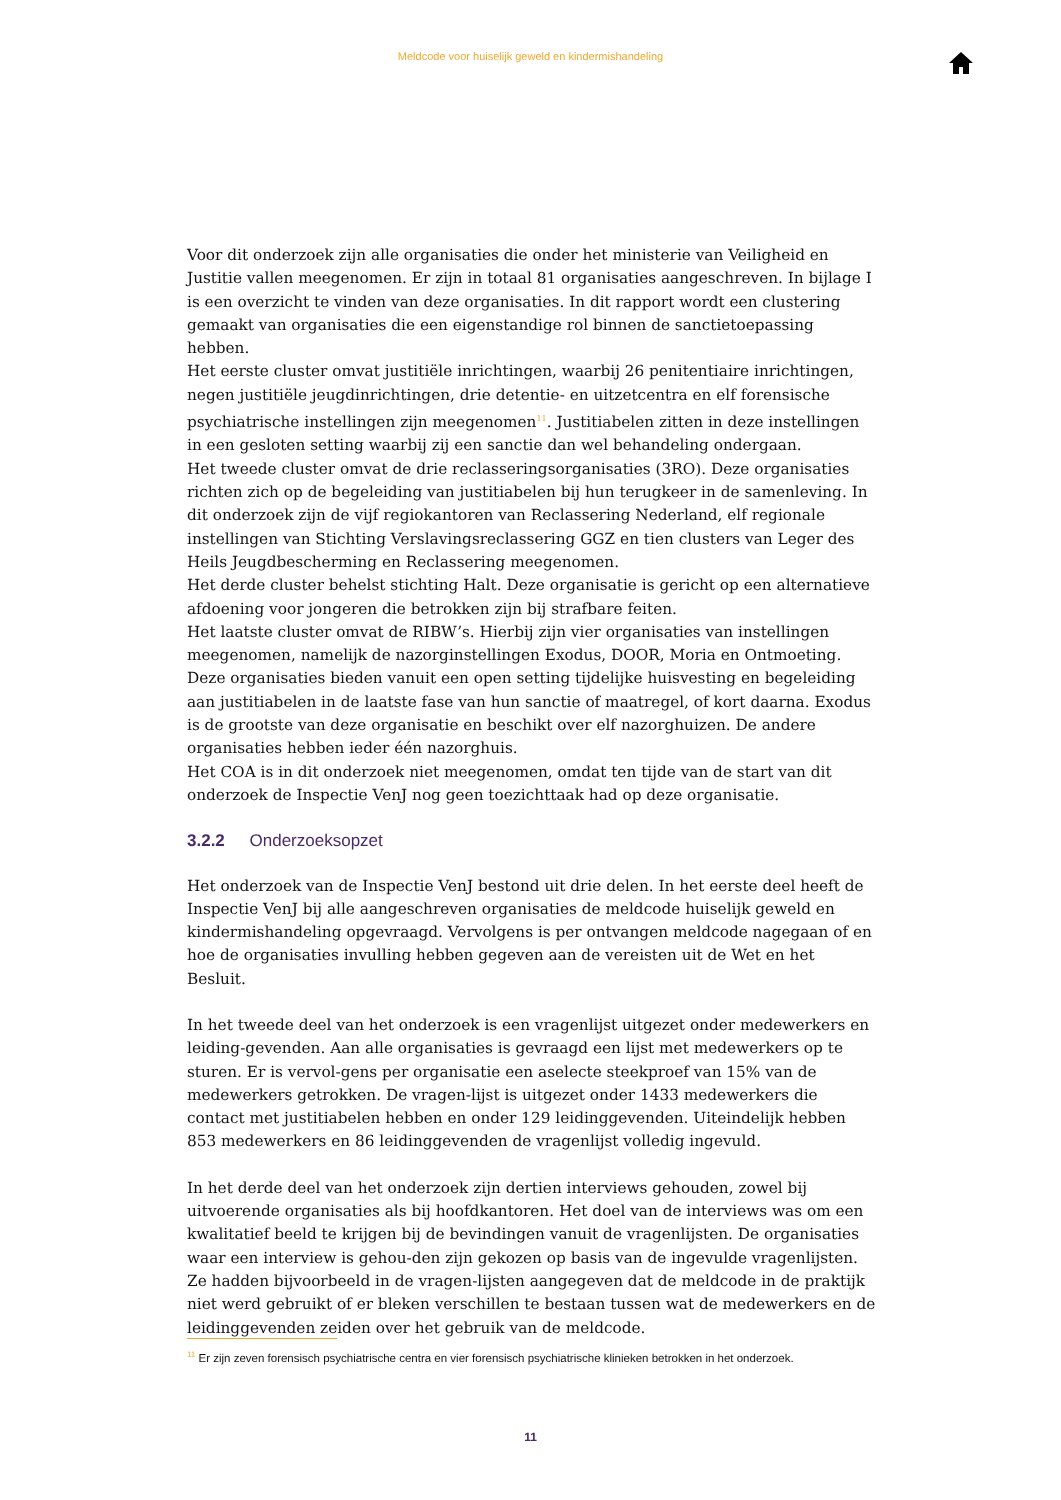Meldcode voor huiselijk geweld en kindermishandeling
Voor dit onderzoek zijn alle organisaties die onder het ministerie van Veiligheid en Justitie vallen meegenomen. Er zijn in totaal 81 organisaties aangeschreven. In bijlage I is een overzicht te vinden van deze organisaties. In dit rapport wordt een clustering gemaakt van organisaties die een eigenstandige rol binnen de sanctietoepassing hebben.
Het eerste cluster omvat justitiële inrichtingen, waarbij 26 penitentiaire inrichtingen, negen justitiële jeugdinrichtingen, drie detentie- en uitzetcentra en elf forensische psychiatrische instellingen zijn meegenomen<sup>11</sup>. Justitiabelen zitten in deze instellingen in een gesloten setting waarbij zij een sanctie dan wel behandeling ondergaan.
Het tweede cluster omvat de drie reclasseringsorganisaties (3RO). Deze organisaties richten zich op de begeleiding van justitiabelen bij hun terugkeer in de samenleving. In dit onderzoek zijn de vijf regiokantoren van Reclassering Nederland, elf regionale instellingen van Stichting Verslavingsreclassering GGZ en tien clusters van Leger des Heils Jeugdbescherming en Reclassering meegenomen.
Het derde cluster behelst stichting Halt. Deze organisatie is gericht op een alternatieve afdoening voor jongeren die betrokken zijn bij strafbare feiten.
Het laatste cluster omvat de RIBW’s. Hierbij zijn vier organisaties van instellingen meegenomen, namelijk de nazorginstellingen Exodus, DOOR, Moria en Ontmoeting. Deze organisaties bieden vanuit een open setting tijdelijke huisvesting en begeleiding aan justitiabelen in de laatste fase van hun sanctie of maatregel, of kort daarna. Exodus is de grootste van deze organisatie en beschikt over elf nazorghuizen. De andere organisaties hebben ieder één nazorghuis.
Het COA is in dit onderzoek niet meegenomen, omdat ten tijde van de start van dit onderzoek de Inspectie VenJ nog geen toezichttaak had op deze organisatie.
3.2.2 Onderzoeksopzet
Het onderzoek van de Inspectie VenJ bestond uit drie delen. In het eerste deel heeft de Inspectie VenJ bij alle aangeschreven organisaties de meldcode huiselijk geweld en kindermishandeling opgevraagd. Vervolgens is per ontvangen meldcode nagegaan of en hoe de organisaties invulling hebben gegeven aan de vereisten uit de Wet en het Besluit.
In het tweede deel van het onderzoek is een vragenlijst uitgezet onder medewerkers en leiding-gevenden. Aan alle organisaties is gevraagd een lijst met medewerkers op te sturen. Er is vervol-gens per organisatie een aselecte steekproef van 15% van de medewerkers getrokken. De vragen-lijst is uitgezet onder 1433 medewerkers die contact met justitiabelen hebben en onder 129 leidinggevenden. Uiteindelijk hebben 853 medewerkers en 86 leidinggevenden de vragenlijst volledig ingevuld.
In het derde deel van het onderzoek zijn dertien interviews gehouden, zowel bij uitvoerende organisaties als bij hoofdkantoren. Het doel van de interviews was om een kwalitatief beeld te krijgen bij de bevindingen vanuit de vragenlijsten. De organisaties waar een interview is gehou-den zijn gekozen op basis van de ingevulde vragenlijsten. Ze hadden bijvoorbeeld in de vragen-lijsten aangegeven dat de meldcode in de praktijk niet werd gebruikt of er bleken verschillen te bestaan tussen wat de medewerkers en de leidinggevenden zeiden over het gebruik van de meldcode.
<sup>11</sup> Er zijn zeven forensisch psychiatrische centra en vier forensisch psychiatrische klinieken betrokken in het onderzoek.
11